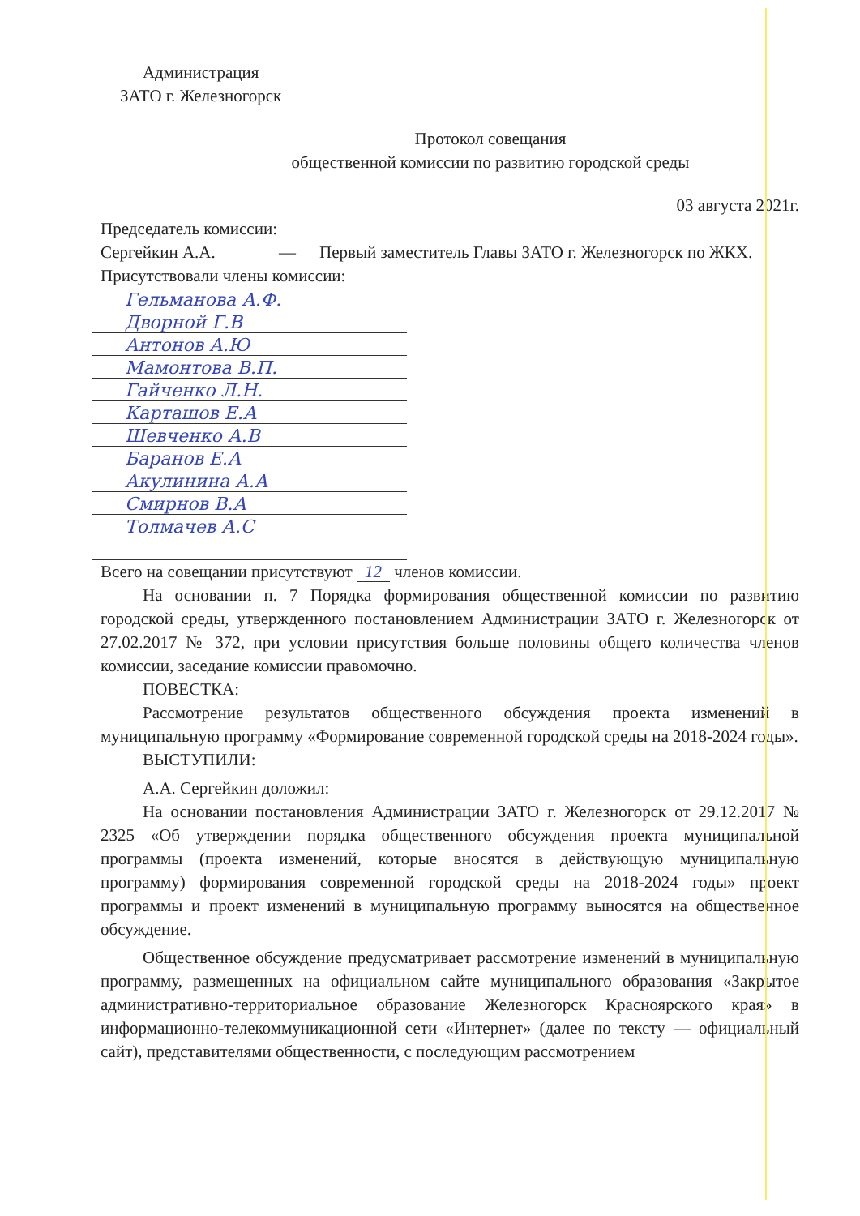Администрация
ЗАТО г. Железногорск
Протокол совещания
общественной комиссии по развитию городской среды
03 августа 2021г.
Председатель комиссии:
Сергейкин А.А. — Первый заместитель Главы ЗАТО г. Железногорск по ЖКХ.
Присутствовали члены комиссии:
Гельманова А.Ф.
Дворной Г.В
Антонов А.Ю
Мамонтова В.П.
Гайченко Л.Н.
Карташов Е.А
Шевченко А.В
Баранов Е.А
Акулинина А.А
Смирнов В.А
Толмачев А.С
Всего на совещании присутствуют 12 членов комиссии.
На основании п. 7 Порядка формирования общественной комиссии по развитию городской среды, утвержденного постановлением Администрации ЗАТО г. Железногорск от 27.02.2017 № 372, при условии присутствия больше половины общего количества членов комиссии, заседание комиссии правомочно.
ПОВЕСТКА:
Рассмотрение результатов общественного обсуждения проекта изменений в муниципальную программу «Формирование современной городской среды на 2018-2024 годы».
ВЫСТУПИЛИ:
А.А. Сергейкин доложил:
На основании постановления Администрации ЗАТО г. Железногорск от 29.12.2017 № 2325 «Об утверждении порядка общественного обсуждения проекта муниципальной программы (проекта изменений, которые вносятся в действующую муниципальную программу) формирования современной городской среды на 2018-2024 годы» проект программы и проект изменений в муниципальную программу выносятся на общественное обсуждение.
Общественное обсуждение предусматривает рассмотрение изменений в муниципальную программу, размещенных на официальном сайте муниципального образования «Закрытое административно-территориальное образование Железногорск Красноярского края» в информационно-телекоммуникационной сети «Интернет» (далее по тексту — официальный сайт), представителями общественности, с последующим рассмотрением